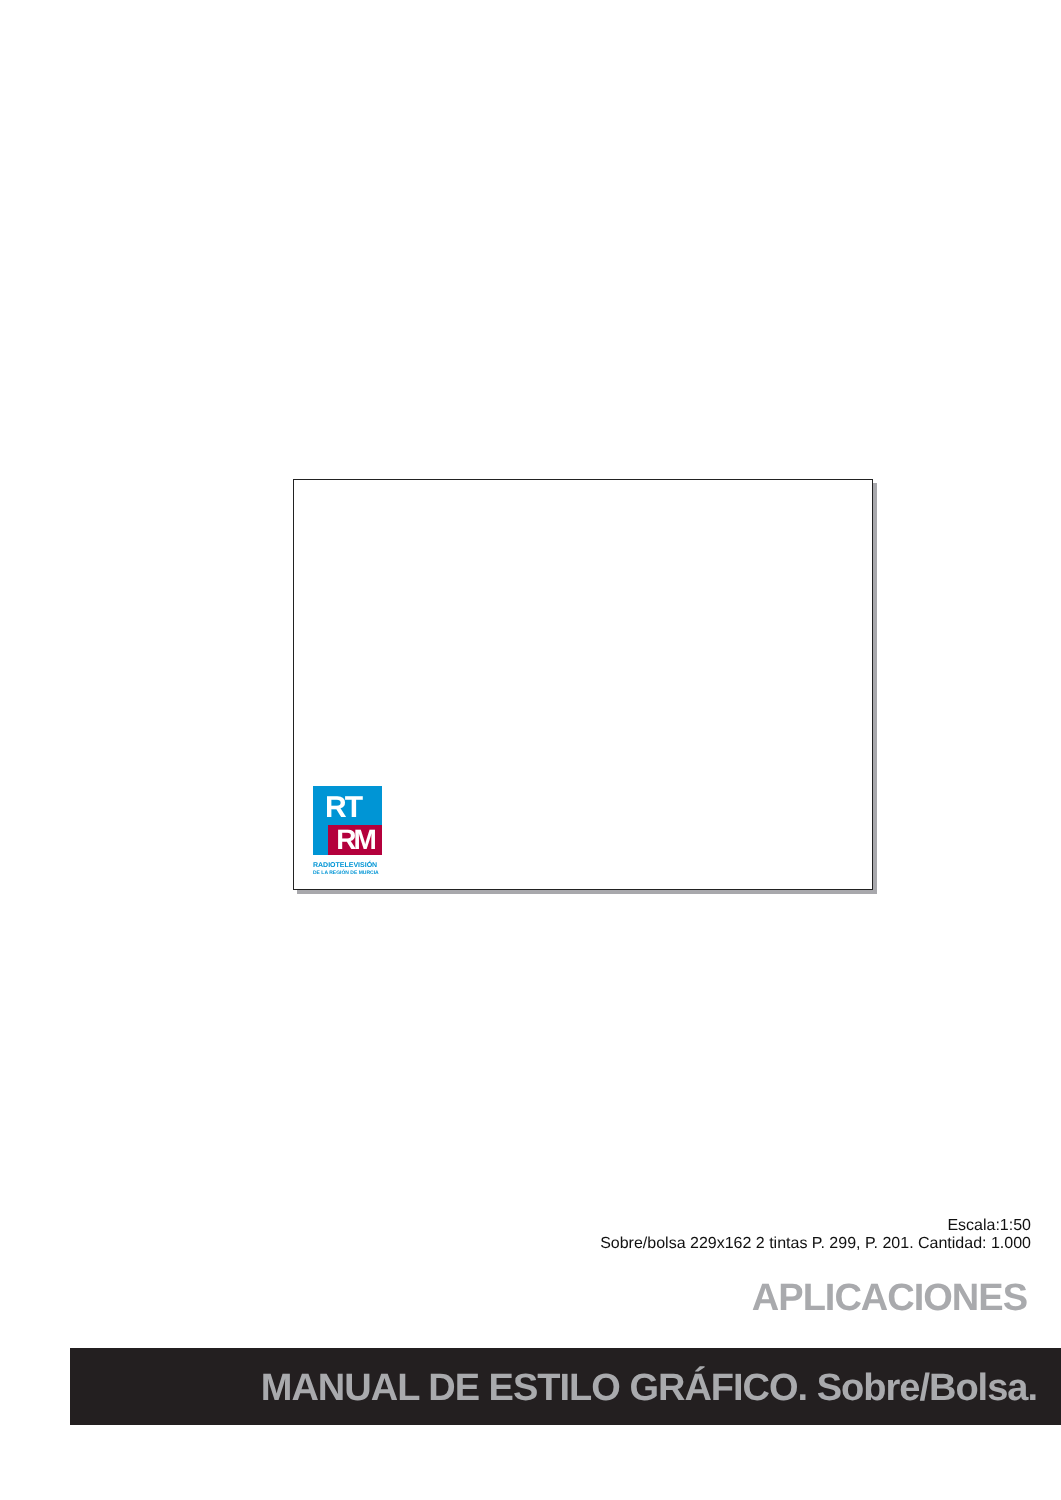RT
RM
RADIOTELEVISIÓN
DE LA REGIÓN DE MURCIA
Escala:1:50
Sobre/bolsa 229x162 2 tintas P. 299, P. 201. Cantidad: 1.000
APLICACIONES
MANUAL DE ESTILO GRÁFICO. Sobre/Bolsa.